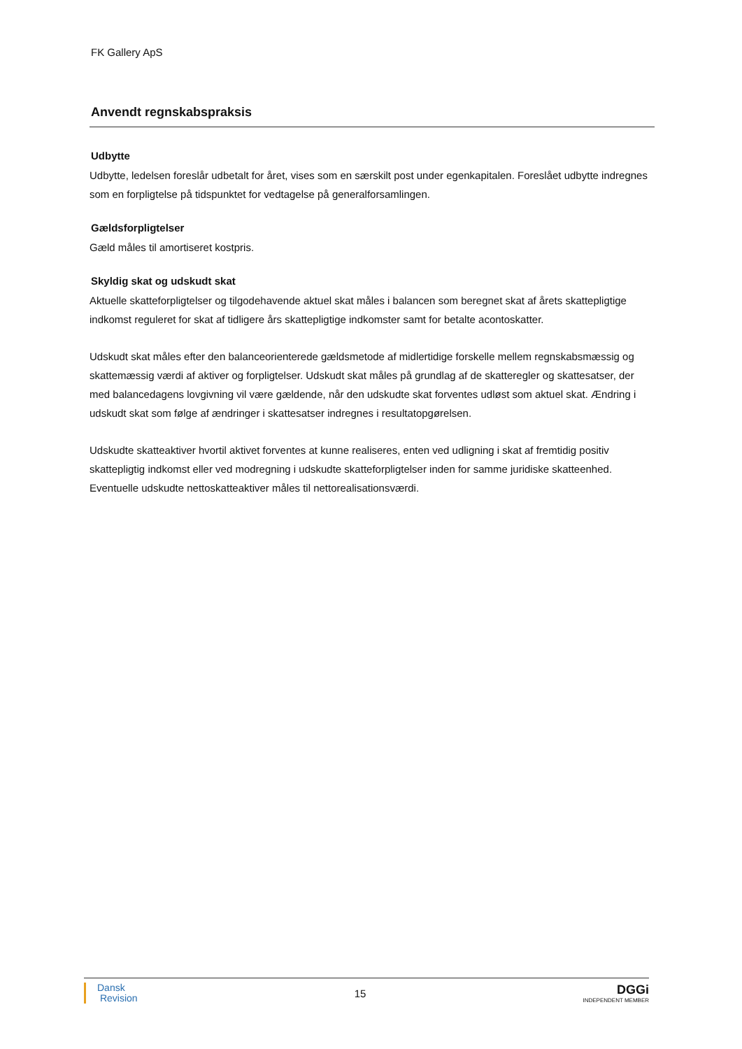FK Gallery ApS
Anvendt regnskabspraksis
Udbytte
Udbytte, ledelsen foreslår udbetalt for året, vises som en særskilt post under egenkapitalen. Foreslået udbytte indregnes som en forpligtelse på tidspunktet for vedtagelse på generalforsamlingen.
Gældsforpligtelser
Gæld måles til amortiseret kostpris.
Skyldig skat og udskudt skat
Aktuelle skatteforpligtelser og tilgodehavende aktuel skat måles i balancen som beregnet skat af årets skattepligtige indkomst reguleret for skat af tidligere års skattepligtige indkomster samt for betalte acontoskatter.
Udskudt skat måles efter den balanceorienterede gældsmetode af midlertidige forskelle mellem regnskabsmæssig og skattemæssig værdi af aktiver og forpligtelser. Udskudt skat måles på grundlag af de skatteregler og skattesatser, der med balancedagens lovgivning vil være gældende, når den udskudte skat forventes udløst som aktuel skat. Ændring i udskudt skat som følge af ændringer i skattesatser indregnes i resultatopgørelsen.
Udskudte skatteaktiver hvortil aktivet forventes at kunne realiseres, enten ved udligning i skat af fremtidig positiv skattepligtig indkomst eller ved modregning i udskudte skatteforpligtelser inden for samme juridiske skatteenhed. Eventuelle udskudte nettoskatteaktiver måles til nettorealisationsværdi.
Dansk
Revision
15
DGGi
INDEPENDENT MEMBER